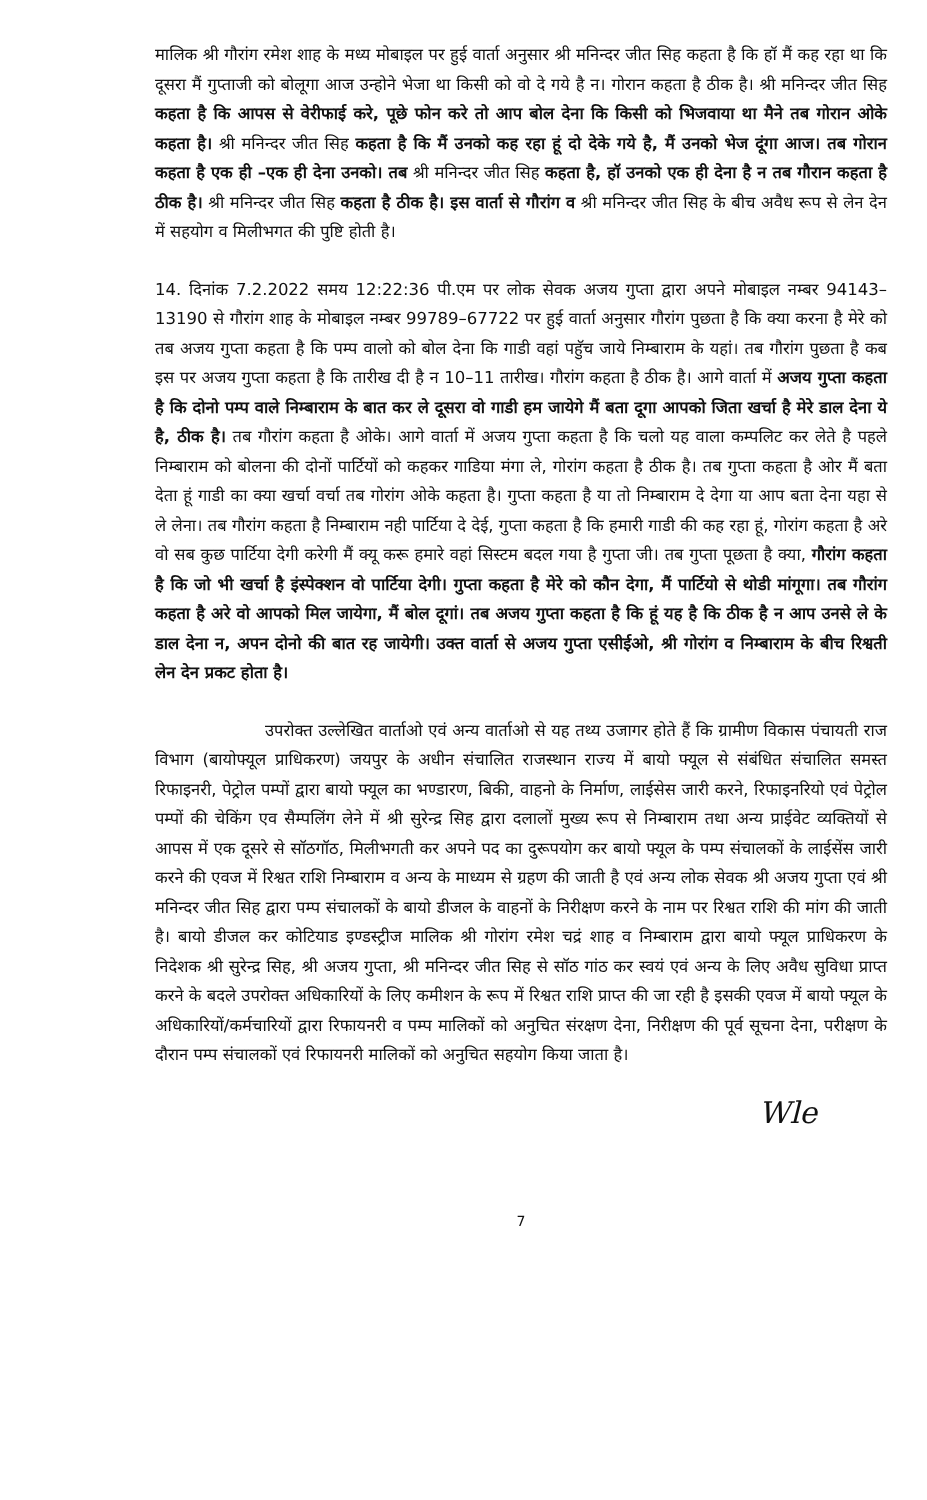मालिक श्री गौरांग रमेश शाह के मध्य मोबाइल पर हुई वार्ता अनुसार श्री मनिन्दर जीत सिह कहता है कि हॉ मैं कह रहा था कि दूसरा मैं गुप्ताजी को बोलूगा आज उन्होने भेजा था किसी को वो दे गये है न। गोरान कहता है ठीक है। श्री मनिन्दर जीत सिह कहता है कि आपस से वेरीफाई करे, पूछे फोन करे तो आप बोल देना कि किसी को भिजवाया था मैने तब गोरान ओके कहता है। श्री मनिन्दर जीत सिह कहता है कि मैं उनको कह रहा हूं दो देके गये है, मैं उनको भेज दूंगा आज। तब गोरान कहता है एक ही –एक ही देना उनको। तब श्री मनिन्दर जीत सिह कहता है, हॉ उनको एक ही देना है न तब गौरान कहता है ठीक है। श्री मनिन्दर जीत सिह कहता है ठीक है। इस वार्ता से गौरांग व श्री मनिन्दर जीत सिह के बीच अवैध रूप से लेन देन में सहयोग व मिलीभगत की पुष्टि होती है।
14. दिनांक 7.2.2022 समय 12:22:36 पी.एम पर लोक सेवक अजय गुप्ता द्वारा अपने मोबाइल नम्बर 94143–13190 से गौरांग शाह के मोबाइल नम्बर 99789–67722 पर हुई वार्ता अनुसार गौरांग पुछता है कि क्या करना है मेरे को तब अजय गुप्ता कहता है कि पम्प वालो को बोल देना कि गाडी वहां पहुॅच जाये निम्बाराम के यहां। तब गौरांग पुछता है कब इस पर अजय गुप्ता कहता है कि तारीख दी है न 10–11 तारीख। गौरांग कहता है ठीक है। आगे वार्ता में अजय गुप्ता कहता है कि दोनो पम्प वाले निम्बाराम के बात कर ले दूसरा वो गाडी हम जायेगे मैं बता दूगा आपको जिता खर्चा है मेरे डाल देना ये है, ठीक है। तब गौरांग कहता है ओके। आगे वार्ता में अजय गुप्ता कहता है कि चलो यह वाला कम्पलिट कर लेते है पहले निम्बाराम को बोलना की दोनों पार्टियों को कहकर गाडिया मंगा ले, गोरांग कहता है ठीक है। तब गुप्ता कहता है ओर मैं बता देता हूं गाडी का क्या खर्चा वर्चा तब गोरांग ओके कहता है। गुप्ता कहता है या तो निम्बाराम दे देगा या आप बता देना यहा से ले लेना। तब गौरांग कहता है निम्बाराम नही पार्टिया दे देई, गुप्ता कहता है कि हमारी गाडी की कह रहा हूं, गोरांग कहता है अरे वो सब कुछ पार्टिया देगी करेगी मैं क्यू करू हमारे वहां सिस्टम बदल गया है गुप्ता जी। तब गुप्ता पूछता है क्या, गौरांग कहता है कि जो भी खर्चा है इंस्पेक्शन वो पार्टिया देगी। गुप्ता कहता है मेरे को कौन देगा, मैं पार्टियो से थोडी मांगूगा। तब गौरांग कहता है अरे वो आपको मिल जायेगा, मैं बोल दूगां। तब अजय गुप्ता कहता है कि हूं यह है कि ठीक है न आप उनसे ले के डाल देना न, अपन दोनो की बात रह जायेगी। उक्त वार्ता से अजय गुप्ता एसीईओ, श्री गोरांग व निम्बाराम के बीच रिश्वती लेन देन प्रकट होता है।
उपरोक्त उल्लेखित वार्ताओ एवं अन्य वार्ताओ से यह तथ्य उजागर होते हैं कि ग्रामीण विकास पंचायती राज विभाग (बायोफ्यूल प्राधिकरण) जयपुर के अधीन संचालित राजस्थान राज्य में बायो फ्यूल से संबंधित संचालित समस्त रिफाइनरी, पेट्रोल पम्पों द्वारा बायो फ्यूल का भण्डारण, बिकी, वाहनो के निर्माण, लाईसेस जारी करने, रिफाइनरियो एवं पेट्रोल पम्पों की चेकिंग एव सैम्पलिंग लेने में श्री सुरेन्द्र सिह द्वारा दलालों मुख्य रूप से निम्बाराम तथा अन्य प्राईवेट व्यक्तियों से आपस में एक दूसरे से सॉठगॉठ, मिलीभगती कर अपने पद का दुरूपयोग कर बायो फ्यूल के पम्प संचालकों के लाईसेंस जारी करने की एवज में रिश्वत राशि निम्बाराम व अन्य के माध्यम से ग्रहण की जाती है एवं अन्य लोक सेवक श्री अजय गुप्ता एवं श्री मनिन्दर जीत सिह द्वारा पम्प संचालकों के बायो डीजल के वाहनों के निरीक्षण करने के नाम पर रिश्वत राशि की मांग की जाती है। बायो डीजल कर कोटियाड इण्डस्ट्रीज मालिक श्री गोरांग रमेश चद्रं शाह व निम्बाराम द्वारा बायो फ्यूल प्राधिकरण के निदेशक श्री सुरेन्द्र सिह, श्री अजय गुप्ता, श्री मनिन्दर जीत सिह से सॉठ गांठ कर स्वयं एवं अन्य के लिए अवैध सुविधा प्राप्त करने के बदले उपरोक्त अधिकारियों के लिए कमीशन के रूप में रिश्वत राशि प्राप्त की जा रही है इसकी एवज में बायो फ्यूल के अधिकारियों/कर्मचारियों द्वारा रिफायनरी व पम्प मालिकों को अनुचित संरक्षण देना, निरीक्षण की पूर्व सूचना देना, परीक्षण के दौरान पम्प संचालकों एवं रिफायनरी मालिकों को अनुचित सहयोग किया जाता है।
Wle
7